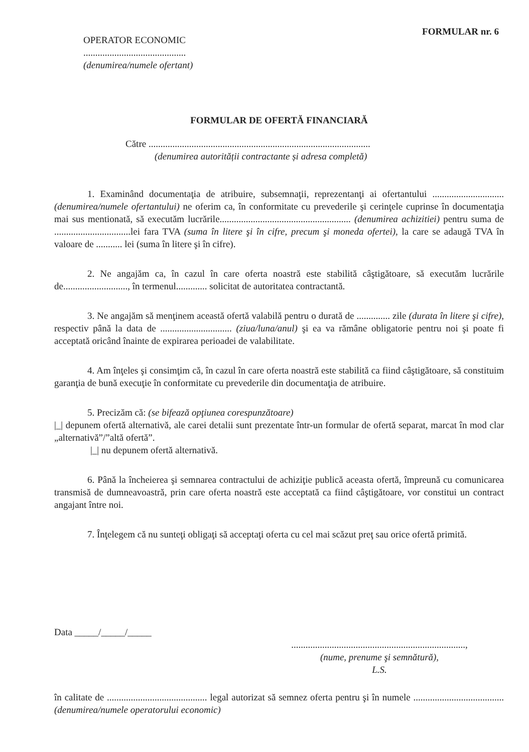FORMULAR nr. 6
OPERATOR ECONOMIC
...........................................
(denumirea/numele ofertant)
FORMULAR DE OFERTĂ FINANCIARĂ
Către .............................................................................................
(denumirea autorității contractante și adresa completă)
1. Examinând documentaţia de atribuire, subsemnaţii, reprezentanţi ai ofertantului .............................. (denumirea/numele ofertantului) ne oferim ca, în conformitate cu prevederile şi cerinţele cuprinse în documentaţia mai sus mentionată, să executăm lucrările....................................................... (denumirea achizitiei) pentru suma de ................................lei fara TVA (suma în litere şi în cifre, precum şi moneda ofertei), la care se adaugă TVA în valoare de ........... lei (suma în litere şi în cifre).
2. Ne angajăm ca, în cazul în care oferta noastră este stabilită câştigătoare, să executăm lucrările de..........................., în termenul............. solicitat de autoritatea contractantă.
3. Ne angajăm să menţinem această ofertă valabilă pentru o durată de .............. zile (durata în litere şi cifre), respectiv până la data de .............................. (ziua/luna/anul) şi ea va rămâne obligatorie pentru noi şi poate fi acceptată oricând înainte de expirarea perioadei de valabilitate.
4. Am înţeles şi consimţim că, în cazul în care oferta noastră este stabilită ca fiind câştigătoare, să constituim garanţia de bună execuţie în conformitate cu prevederile din documentaţia de atribuire.
5. Precizăm că: (se bifează opţiunea corespunzătoare)
|_| depunem ofertă alternativă, ale carei detalii sunt prezentate într-un formular de ofertă separat, marcat în mod clar „alternativă”/”altă ofertă”.
|_| nu depunem ofertă alternativă.
6. Până la încheierea şi semnarea contractului de achiziţie publică aceasta ofertă, împreună cu comunicarea transmisă de dumneavoastră, prin care oferta noastră este acceptată ca fiind câştigătoare, vor constitui un contract angajant între noi.
7. Înţelegem că nu sunteţi obligaţi să acceptaţi oferta cu cel mai scăzut preţ sau orice ofertă primită.
Data _____/_____/_____
.........................................................................,
(nume, prenume şi semnătură),
L.S.
în calitate de .......................................... legal autorizat să semnez oferta pentru şi în numele ...................................... (denumirea/numele operatorului economic)